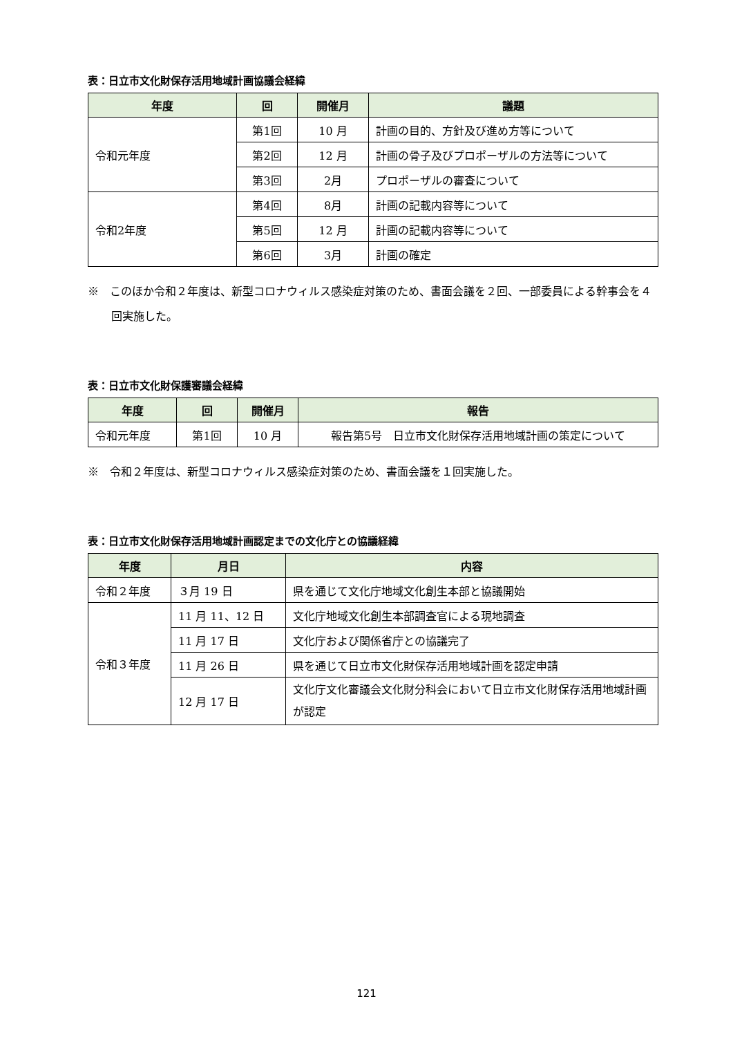表：日立市文化財保存活用地域計画協議会経緯
| 年度 | 回 | 開催月 | 議題 |
| --- | --- | --- | --- |
| 令和元年度 | 第1回 | 10 月 | 計画の目的、方針及び進め方等について |
| | 第2回 | 12 月 | 計画の骨子及びプロポーザルの方法等について |
| | 第3回 | 2月 | プロポーザルの審査について |
| 令和2年度 | 第4回 | 8月 | 計画の記載内容等について |
| | 第5回 | 12 月 | 計画の記載内容等について |
| | 第6回 | 3月 | 計画の確定 |
※　このほか令和２年度は、新型コロナウィルス感染症対策のため、書面会議を２回、一部委員による幹事会を４回実施した。
表：日立市文化財保護審議会経緯
| 年度 | 回 | 開催月 | 報告 |
| --- | --- | --- | --- |
| 令和元年度 | 第1回 | 10 月 | 報告第5号 日立市文化財保存活用地域計画の策定について |
※　令和２年度は、新型コロナウィルス感染症対策のため、書面会議を１回実施した。
表：日立市文化財保存活用地域計画認定までの文化庁との協議経緯
| 年度 | 月日 | 内容 |
| --- | --- | --- |
| 令和２年度 | ３月 19 日 | 県を通じて文化庁地域文化創生本部と協議開始 |
| 令和３年度 | 11 月 11、12 日 | 文化庁地域文化創生本部調査官による現地調査 |
| | 11 月 17 日 | 文化庁および関係省庁との協議完了 |
| | 11 月 26 日 | 県を通じて日立市文化財保存活用地域計画を認定申請 |
| | 12 月 17 日 | 文化庁文化審議会文化財分科会において日立市文化財保存活用地域計画が認定 |
121